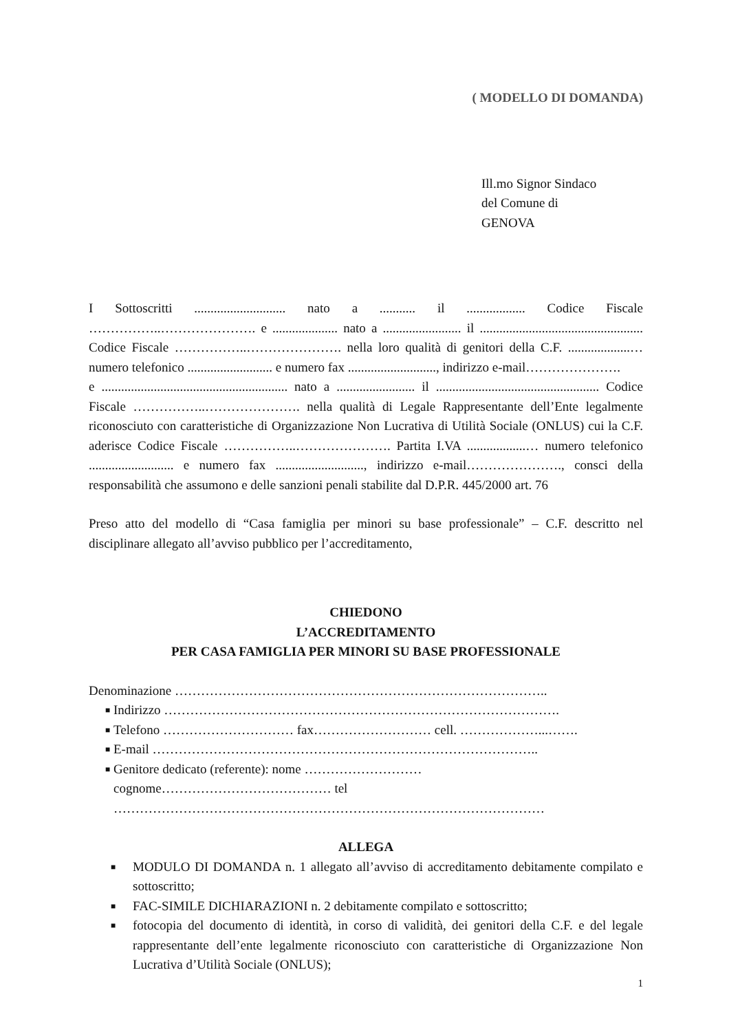( MODELLO DI DOMANDA)
Ill.mo Signor Sindaco
del Comune di
GENOVA
I Sottoscritti ............................ nato a ........... il .................. Codice Fiscale ……………..…………………. e .................... nato a ........................ il .................................................. Codice Fiscale ……………..…………………. nella loro qualità di genitori della C.F. ...................… numero telefonico .......................... e numero fax ..........................., indirizzo e-mail………………….
e ......................................................... nato a ........................ il .................................................. Codice Fiscale ……………..…………………. nella qualità di Legale Rappresentante dell’Ente legalmente riconosciuto con caratteristiche di Organizzazione Non Lucrativa di Utilità Sociale (ONLUS) cui la C.F. aderisce Codice Fiscale ……………..…………………. Partita I.VA ..................… numero telefonico .......................... e numero fax ..........................., indirizzo e-mail…………………., consci della responsabilità che assumono e delle sanzioni penali stabilite dal D.P.R. 445/2000 art. 76
Preso atto del modello di “Casa famiglia per minori su base professionale” – C.F. descritto nel disciplinare allegato all’avviso pubblico per l’accreditamento,
CHIEDONO
L’ACCREDITAMENTO
PER CASA FAMIGLIA PER MINORI SU BASE PROFESSIONALE
Denominazione …………………………………………………………………………..
■ Indirizzo ……………………………………………………………………………….
■ Telefono ………………………… fax……………………… cell. ………………...…….
■ E-mail ……………………………………………………………………………..
■ Genitore dedicato (referente): nome ………………………
cognome………………………………… tel
………………………………………………………………………………………
ALLEGA
■ MODULO DI DOMANDA n. 1 allegato all’avviso di accreditamento debitamente compilato e sottoscritto;
■ FAC-SIMILE DICHIARAZIONI n. 2 debitamente compilato e sottoscritto;
■ fotocopia del documento di identità, in corso di validità, dei genitori della C.F. e del legale rappresentante dell’ente legalmente riconosciuto con caratteristiche di Organizzazione Non Lucrativa d’Utilità Sociale (ONLUS);
1